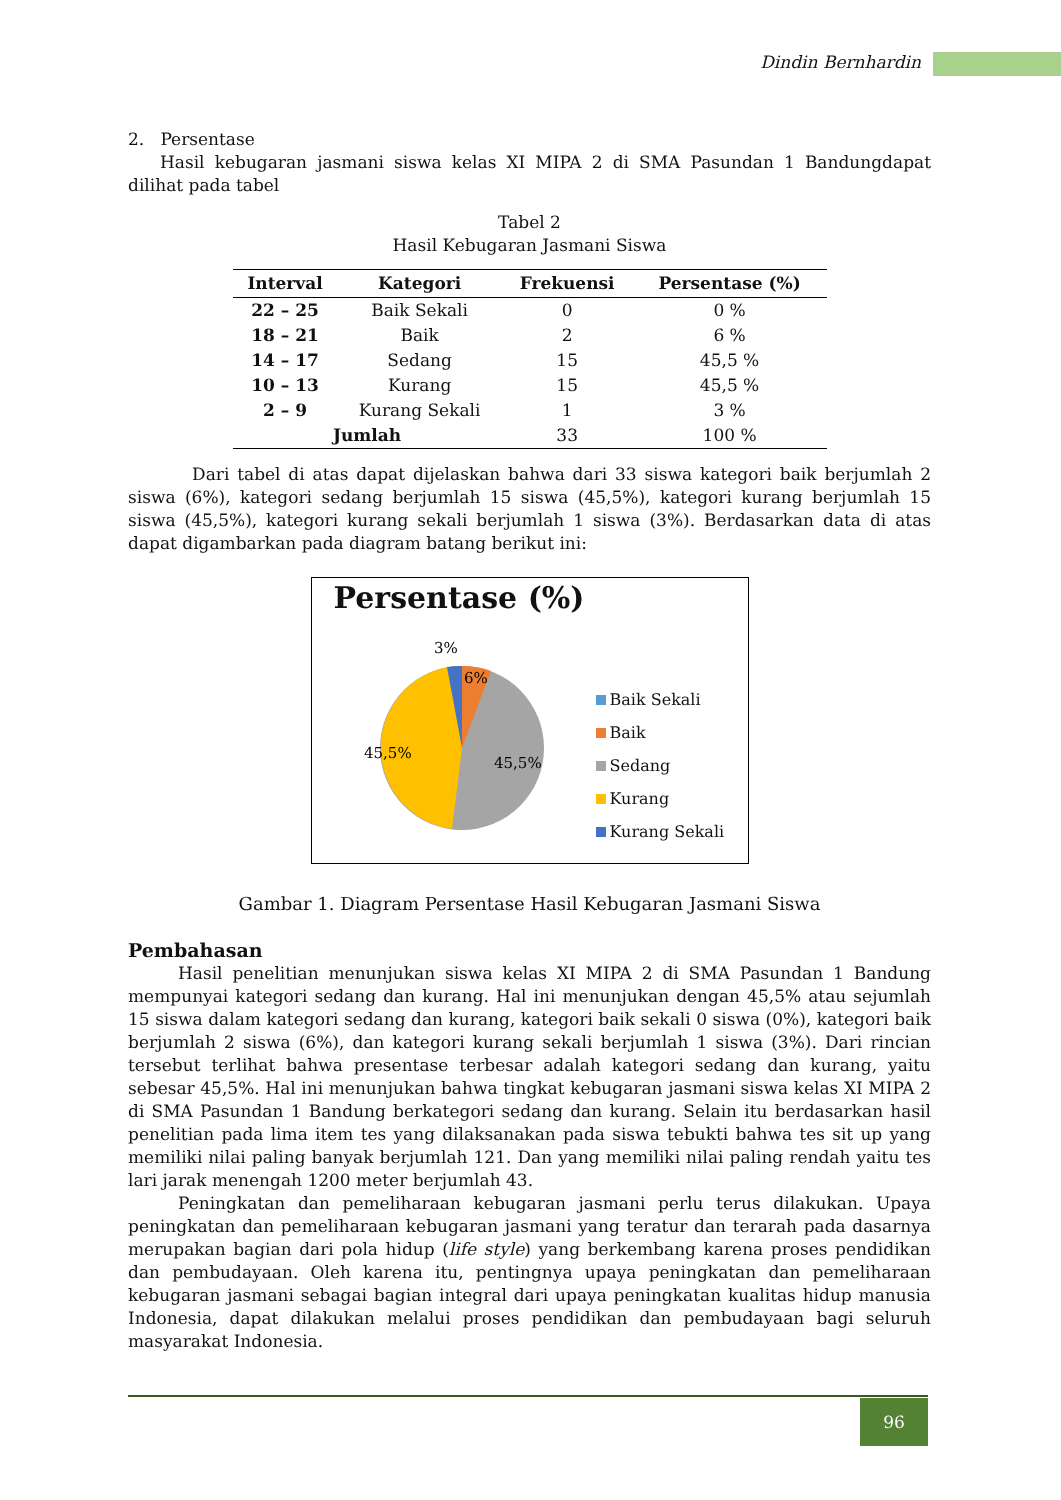Dindin Bernhardin
2. Persentase
Hasil kebugaran jasmani siswa kelas XI MIPA 2 di SMA Pasundan 1 Bandungdapat dilihat pada tabel
Tabel 2
Hasil Kebugaran Jasmani Siswa
| Interval | Kategori | Frekuensi | Persentase (%) |
| --- | --- | --- | --- |
| 22 – 25 | Baik Sekali | 0 | 0 % |
| 18 – 21 | Baik | 2 | 6 % |
| 14 – 17 | Sedang | 15 | 45,5 % |
| 10 – 13 | Kurang | 15 | 45,5 % |
| 2 – 9 | Kurang Sekali | 1 | 3 % |
| Jumlah | | 33 | 100 % |
Dari tabel di atas dapat dijelaskan bahwa dari 33 siswa kategori baik berjumlah 2 siswa (6%), kategori sedang berjumlah 15 siswa (45,5%), kategori kurang berjumlah 15 siswa (45,5%), kategori kurang sekali berjumlah 1 siswa (3%). Berdasarkan data di atas dapat digambarkan pada diagram batang berikut ini:
Persentase (%)
3%
6%
45,5%
45,5%
Baik Sekali
Baik
Sedang
Kurang
Kurang Sekali
Gambar 1. Diagram Persentase Hasil Kebugaran Jasmani Siswa
Pembahasan
Hasil penelitian menunjukan siswa kelas XI MIPA 2 di SMA Pasundan 1 Bandung mempunyai kategori sedang dan kurang. Hal ini menunjukan dengan 45,5% atau sejumlah 15 siswa dalam kategori sedang dan kurang, kategori baik sekali 0 siswa (0%), kategori baik berjumlah 2 siswa (6%), dan kategori kurang sekali berjumlah 1 siswa (3%). Dari rincian tersebut terlihat bahwa presentase terbesar adalah kategori sedang dan kurang, yaitu sebesar 45,5%. Hal ini menunjukan bahwa tingkat kebugaran jasmani siswa kelas XI MIPA 2 di SMA Pasundan 1 Bandung berkategori sedang dan kurang. Selain itu berdasarkan hasil penelitian pada lima item tes yang dilaksanakan pada siswa tebukti bahwa tes sit up yang memiliki nilai paling banyak berjumlah 121. Dan yang memiliki nilai paling rendah yaitu tes lari jarak menengah 1200 meter berjumlah 43.
Peningkatan dan pemeliharaan kebugaran jasmani perlu terus dilakukan. Upaya peningkatan dan pemeliharaan kebugaran jasmani yang teratur dan terarah pada dasarnya merupakan bagian dari pola hidup (life style) yang berkembang karena proses pendidikan dan pembudayaan. Oleh karena itu, pentingnya upaya peningkatan dan pemeliharaan kebugaran jasmani sebagai bagian integral dari upaya peningkatan kualitas hidup manusia Indonesia, dapat dilakukan melalui proses pendidikan dan pembudayaan bagi seluruh masyarakat Indonesia.
96